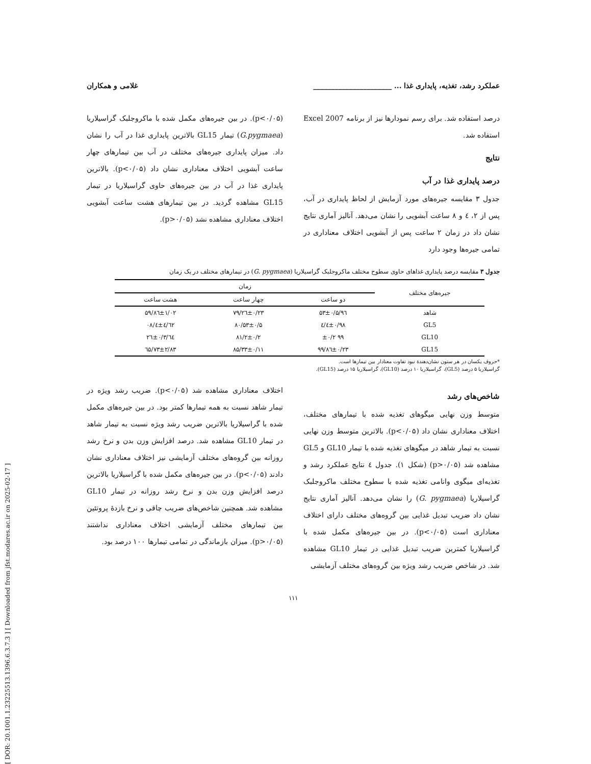[ DOR: 20.1001.1.23225513.1396.6.3.7.3 ] [ Downloaded from jfst.modares.ac.ir on 2025-02-17 ]
عملکرد رشد، تغذیه، پایداری غذا ... ______________________ غلامی و همکاران
درصد استفاده شد. برای رسم نمودارها نیز از برنامه Excel 2007 استفاده شد.
نتایج
درصد پایداری غذا در آب
جدول ۳ مقایسه جیره‌های مورد آزمایش از لحاظ پایداری در آب، پس از ۲، ٤ و ۸ ساعت آبشویی را نشان می‌دهد. آنالیز آماری نتایج نشان داد در زمان ۲ ساعت پس از آبشویی اختلاف معناداری در تمامی جیره‌ها وجود دارد
(p<۰/۰۵). در بین جیره‌های مکمل شده با ماکروجلبک گراسیلاریا (G.pygmaea) تیمار GL15 بالاترین پایداری غذا در آب را نشان داد. میزان پایداری جیره‌های مختلف در آب بین تیمارهای چهار ساعت آبشویی اختلاف معناداری نشان داد (p<۰/۰۵). بالاترین پایداری غذا در آب در بین جیره‌های حاوی گراسیلاریا در تیمار GL15 مشاهده گردید. در بین تیمارهای هشت ساعت آبشویی اختلاف معناداری مشاهده نشد (p>۰/۰۵).
جدول ۳ مقایسه درصد پایداری غذاهای حاوی سطوح مختلف ماکروجلبک گراسیلاریا (G. pygmaea) در تیمارهای مختلف در یک زمان
| جیره‌های مختلف | زمان | | |
| --- | --- | --- | --- |
| | دو ساعت | چهار ساعت | هشت ساعت |
| شاهد | ۹٦/۵۳±۰/۵ | ۷۹/۲٦±۰/۲۳ | ۵۹/۸٦±۱/۰۲ |
| GL5 | ۹۸/٤±۰/٤ | ۸۰/۵۳±۰/۵ | ٦۲/٤±٤/۰۸ |
| GL10 | ۹۹ ±۰/۲ | ۸۱/۲±۰/۲ | ٦٤/۲٦±۰/۳ |
| GL15 | ۹۹/۸٦±۰/۲۳ | ۸۵/۳۳±۰/۱۱ | ٦۵/۷۳±۲/۸۳ |
*حروف یکسان در هر ستون نشان‌دهندهٔ نبود تفاوت معنادار بین تیمارها است.
گراسیلاریا ۵ درصد (GL5)، گراسیلاریا ۱۰ درصد (GL10)، گراسیلاریا ۱۵ درصد (GL15).
شاخص‌های رشد
متوسط وزن نهایی میگوهای تغذیه شده با تیمارهای مختلف، اختلاف معناداری نشان داد (p<۰/۰۵). بالاترین متوسط وزن نهایی نسبت به تیمار شاهد در میگوهای تغذیه شده با تیمار GL10 و GL5 مشاهده شد (p>۰/۰۵) (شکل ۱). جدول ٤ نتایج عملکرد رشد و تغذیه‌ای میگوی وانامی تغذیه شده با سطوح مختلف ماکروجلبک گراسیلاریا (G. pygmaea) را نشان می‌دهد. آنالیز آماری نتایج نشان داد ضریب تبدیل غذایی بین گروه‌های مختلف دارای اختلاف معناداری است (p<۰/۰۵). در بین جیره‌های مکمل شده با گراسیلاریا کمترین ضریب تبدیل غذایی در تیمار GL10 مشاهده شد. در شاخص ضریب رشد ویژه بین گروه‌های مختلف آزمایشی
اختلاف معناداری مشاهده شد (p<۰/۰۵). ضریب رشد ویژه در تیمار شاهد نسبت به همه تیمارها کمتر بود. در بین جیره‌های مکمل شده با گراسیلاریا بالاترین ضریب رشد ویژه نسبت به تیمار شاهد در تیمار GL10 مشاهده شد. درصد افزایش وزن بدن و نرخ رشد روزانه بین گروه‌های مختلف آزمایشی نیز اختلاف معناداری نشان دادند (p<۰/۰۵). در بین جیره‌های مکمل شده با گراسیلاریا بالاترین درصد افزایش وزن بدن و نرخ رشد روزانه در تیمار GL10 مشاهده شد. همچنین شاخص‌های ضریب چاقی و نرخ بازدهٔ پروتئین بین تیمارهای مختلف آزمایشی اختلاف معناداری نداشتند (p>۰/۰۵). میزان بازماندگی در تمامی تیمارها ۱۰۰ درصد بود.
۱۱۱